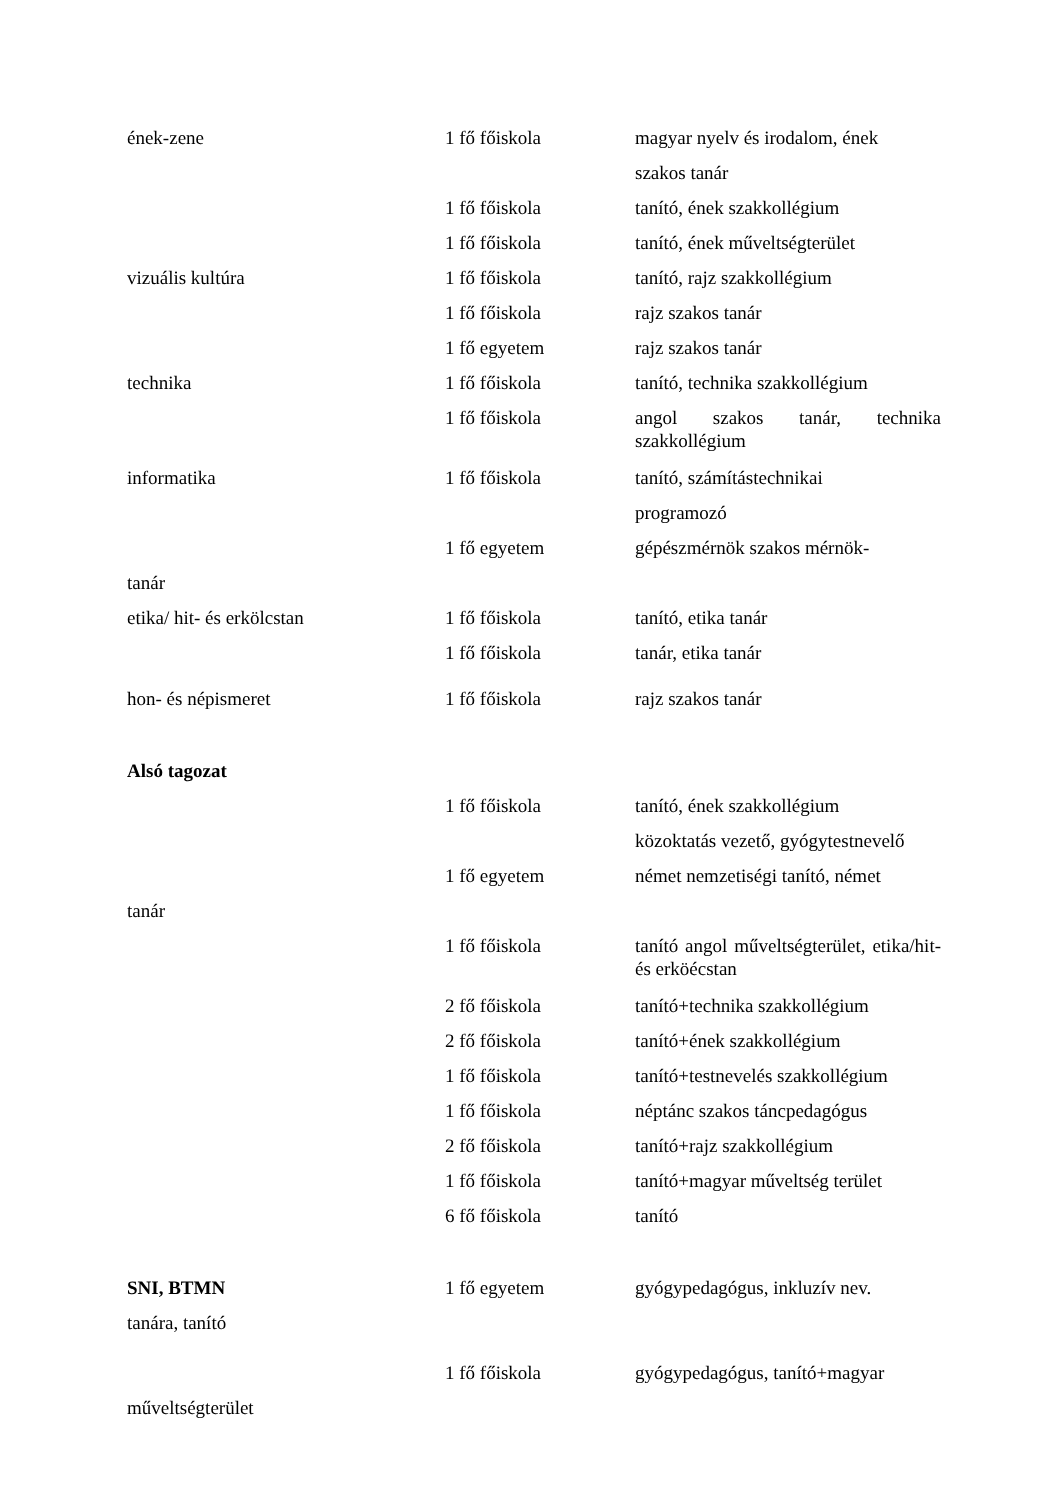| ének-zene | 1 fő főiskola | magyar nyelv és irodalom, ének |
| | | szakos tanár |
| | 1 fő főiskola | tanító, ének szakkollégium |
| | 1 fő főiskola | tanító, ének műveltségterület |
| vizuális kultúra | 1 fő főiskola | tanító, rajz szakkollégium |
| | 1 fő főiskola | rajz szakos tanár |
| | 1 fő egyetem | rajz szakos tanár |
| technika | 1 fő főiskola | tanító, technika szakkollégium |
| | 1 fő főiskola | angol szakos tanár, technika szakkollégium |
| informatika | 1 fő főiskola | tanító, számítástechnikai |
| | | programozó |
| | 1 fő egyetem | gépészmérnök szakos mérnök- |
| tanár | | |
| etika/ hit- és erkölcstan | 1 fő főiskola | tanító, etika tanár |
| | 1 fő főiskola | tanár, etika tanár |
| hon- és népismeret | 1 fő főiskola | rajz szakos tanár |
| Alsó tagozat | | |
| | 1 fő főiskola | tanító, ének szakkollégium |
| | | közoktatás vezető, gyógytestnevelő |
| | 1 fő egyetem | német nemzetiségi tanító, német |
| tanár | | |
| | 1 fő főiskola | tanító angol műveltségterület, etika/hit- és erköécstan |
| | 2 fő főiskola | tanító+technika szakkollégium |
| | 2 fő főiskola | tanító+ének szakkollégium |
| | 1 fő főiskola | tanító+testnevelés szakkollégium |
| | 1 fő főiskola | néptánc szakos táncpedagógus |
| | 2 fő főiskola | tanító+rajz szakkollégium |
| | 1 fő főiskola | tanító+magyar műveltség terület |
| | 6 fő főiskola | tanító |
| SNI, BTMN | 1 fő egyetem | gyógypedagógus, inkluzív nev. |
| tanára, tanító | | |
| | 1 fő főiskola | gyógypedagógus, tanító+magyar |
| műveltségterület | | |